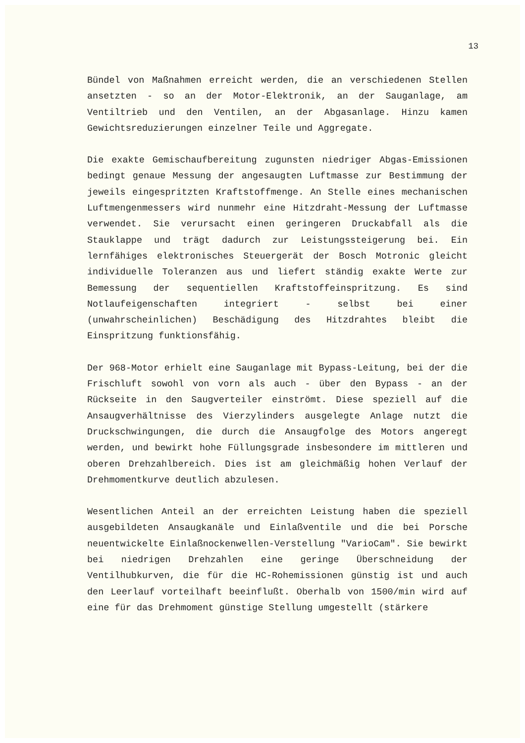13
Bündel von Maßnahmen erreicht werden, die an verschiedenen Stellen ansetzten - so an der Motor-Elektronik, an der Sauganlage, am Ventiltrieb und den Ventilen, an der Abgasanlage. Hinzu kamen Gewichtsreduzierungen einzelner Teile und Aggregate.
Die exakte Gemischaufbereitung zugunsten niedriger Abgas-Emissionen bedingt genaue Messung der angesaugten Luftmasse zur Bestimmung der jeweils eingespritzten Kraftstoffmenge. An Stelle eines mechanischen Luftmengenmessers wird nunmehr eine Hitzdraht-Messung der Luftmasse verwendet. Sie verursacht einen geringeren Druckabfall als die Stauklappe und trägt dadurch zur Leistungssteigerung bei. Ein lernfähiges elektronisches Steuergerät der Bosch Motronic gleicht individuelle Toleranzen aus und liefert ständig exakte Werte zur Bemessung der sequentiellen Kraftstoffeinspritzung. Es sind Notlaufeigenschaften integriert - selbst bei einer (unwahrscheinlichen) Beschädigung des Hitzdrahtes bleibt die Einspritzung funktionsfähig.
Der 968-Motor erhielt eine Sauganlage mit Bypass-Leitung, bei der die Frischluft sowohl von vorn als auch - über den Bypass - an der Rückseite in den Saugverteiler einströmt. Diese speziell auf die Ansaugverhältnisse des Vierzylinders ausgelegte Anlage nutzt die Druckschwingungen, die durch die Ansaugfolge des Motors angeregt werden, und bewirkt hohe Füllungsgrade insbesondere im mittleren und oberen Drehzahlbereich. Dies ist am gleichmäßig hohen Verlauf der Drehmomentkurve deutlich abzulesen.
Wesentlichen Anteil an der erreichten Leistung haben die speziell ausgebildeten Ansaugkanäle und Einlaßventile und die bei Porsche neuentwickelte Einlaßnockenwellen-Verstellung "VarioCam". Sie bewirkt bei niedrigen Drehzahlen eine geringe Überschneidung der Ventilhubkurven, die für die HC-Rohemissionen günstig ist und auch den Leerlauf vorteilhaft beeinflußt. Oberhalb von 1500/min wird auf eine für das Drehmoment günstige Stellung umgestellt (stärkere